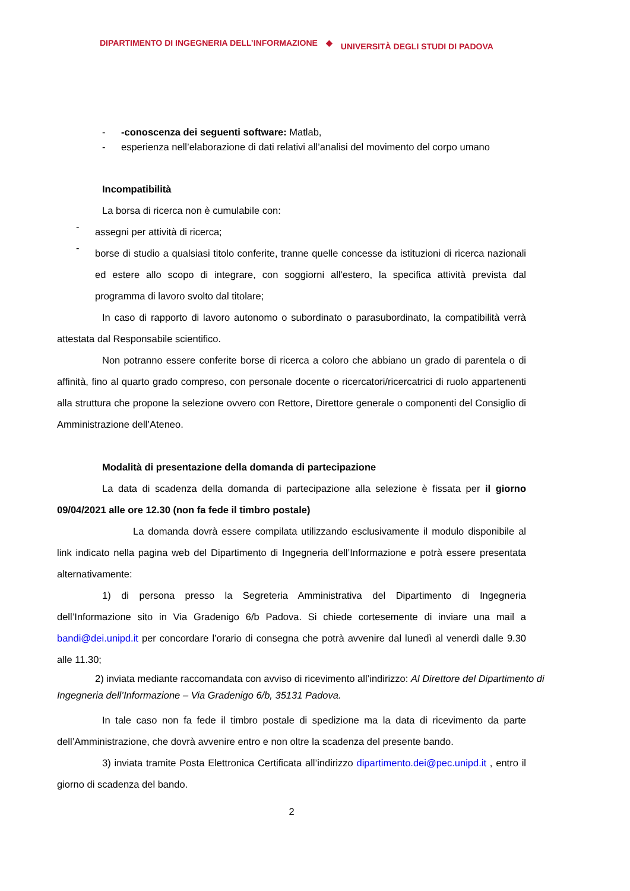DIPARTIMENTO DI INGEGNERIA DELL’INFORMAZIONE ◆ UNIVERSITÀ DEGLI STUDI DI PADOVA
- -conoscenza dei seguenti software: Matlab,
- esperienza nell’elaborazione di dati relativi all’analisi del movimento del corpo umano
Incompatibilità
La borsa di ricerca non è cumulabile con:
-
assegni per attività di ricerca;
-
borse di studio a qualsiasi titolo conferite, tranne quelle concesse da istituzioni di ricerca nazionali ed estere allo scopo di integrare, con soggiorni all'estero, la specifica attività prevista dal programma di lavoro svolto dal titolare;
In caso di rapporto di lavoro autonomo o subordinato o parasubordinato, la compatibilità verrà attestata dal Responsabile scientifico.
Non potranno essere conferite borse di ricerca a coloro che abbiano un grado di parentela o di affinità, fino al quarto grado compreso, con personale docente o ricercatori/ricercatrici di ruolo appartenenti alla struttura che propone la selezione ovvero con Rettore, Direttore generale o componenti del Consiglio di Amministrazione dell’Ateneo.
Modalità di presentazione della domanda di partecipazione
La data di scadenza della domanda di partecipazione alla selezione è fissata per il giorno 09/04/2021 alle ore 12.30 (non fa fede il timbro postale)
La domanda dovrà essere compilata utilizzando esclusivamente il modulo disponibile al link indicato nella pagina web del Dipartimento di Ingegneria dell’Informazione e potrà essere presentata alternativamente:
1) di persona presso la Segreteria Amministrativa del Dipartimento di Ingegneria dell’Informazione sito in Via Gradenigo 6/b Padova. Si chiede cortesemente di inviare una mail a bandi@dei.unipd.it per concordare l’orario di consegna che potrà avvenire dal lunedì al venerdì dalle 9.30 alle 11.30;
2) inviata mediante raccomandata con avviso di ricevimento all’indirizzo: Al Direttore del Dipartimento di Ingegneria dell’Informazione – Via Gradenigo 6/b, 35131 Padova.
In tale caso non fa fede il timbro postale di spedizione ma la data di ricevimento da parte dell’Amministrazione, che dovrà avvenire entro e non oltre la scadenza del presente bando.
3) inviata tramite Posta Elettronica Certificata all’indirizzo dipartimento.dei@pec.unipd.it , entro il giorno di scadenza del bando.
2